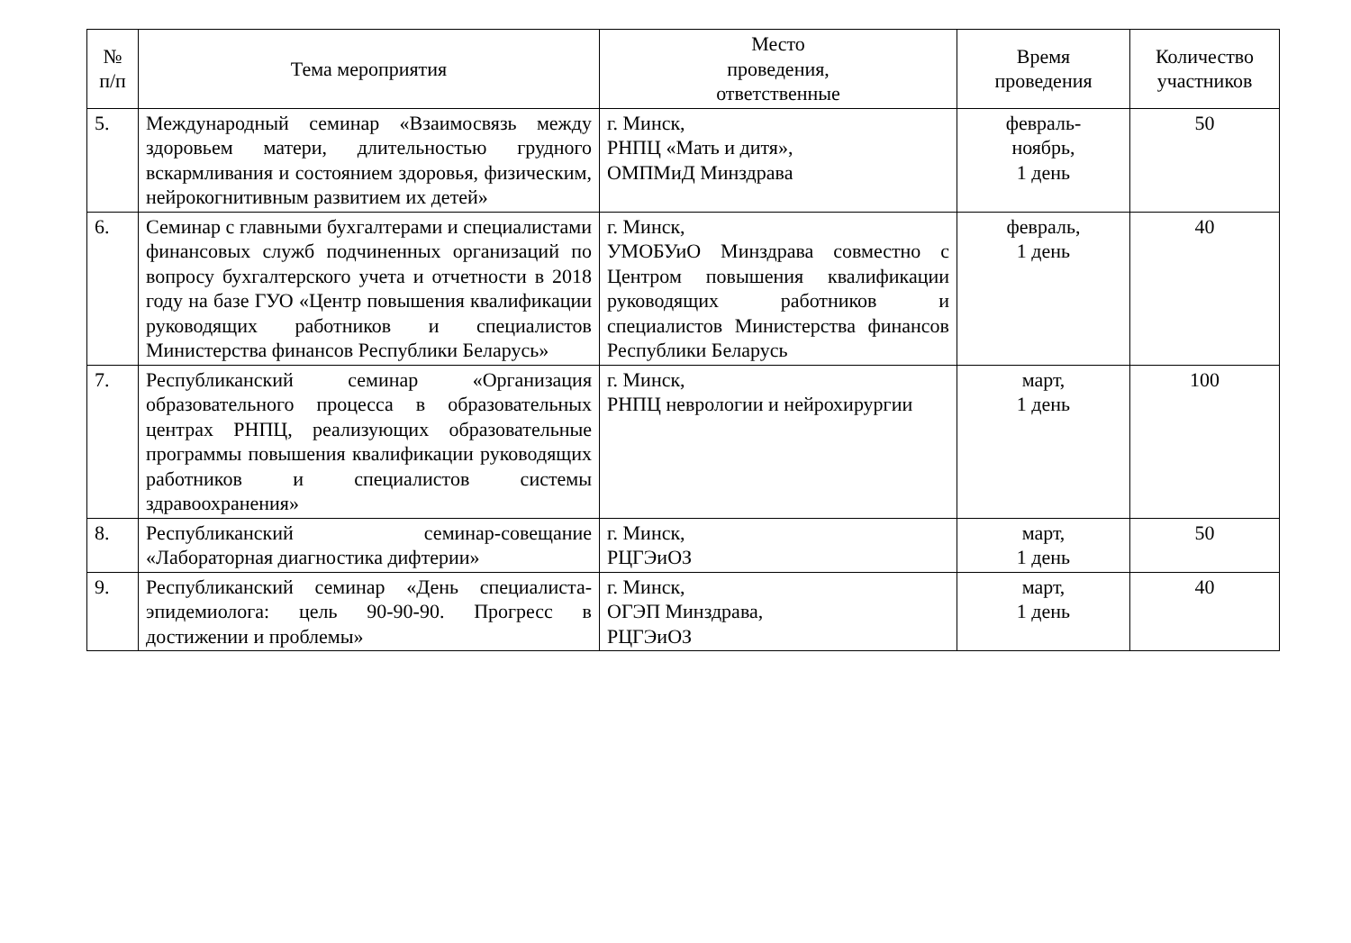| № п/п | Тема мероприятия | Место проведения, ответственные | Время проведения | Количество участников |
| --- | --- | --- | --- | --- |
| 5. | Международный семинар «Взаимосвязь между здоровьем матери, длительностью грудного вскармливания и состоянием здоровья, физическим, нейрокогнитивным развитием их детей» | г. Минск, РНПЦ «Мать и дитя», ОМПМиД Минздрава | февраль- ноябрь, 1 день | 50 |
| 6. | Семинар с главными бухгалтерами и специалистами финансовых служб подчиненных организаций по вопросу бухгалтерского учета и отчетности в 2018 году на базе ГУО «Центр повышения квалификации руководящих работников и специалистов Министерства финансов Республики Беларусь» | г. Минск, УМОБУиО Минздрава совместно с Центром повышения квалификации руководящих работников и специалистов Министерства финансов Республики Беларусь | февраль, 1 день | 40 |
| 7. | Республиканский семинар «Организация образовательного процесса в образовательных центрах РНПЦ, реализующих образовательные программы повышения квалификации руководящих работников и специалистов системы здравоохранения» | г. Минск, РНПЦ неврологии и нейрохирургии | март, 1 день | 100 |
| 8. | Республиканский семинар-совещание «Лабораторная диагностика дифтерии» | г. Минск, РЦГЭиОЗ | март, 1 день | 50 |
| 9. | Республиканский семинар «День специалиста-эпидемиолога: цель 90-90-90. Прогресс в достижении и проблемы» | г. Минск, ОГЭП Минздрава, РЦГЭиОЗ | март, 1 день | 40 |